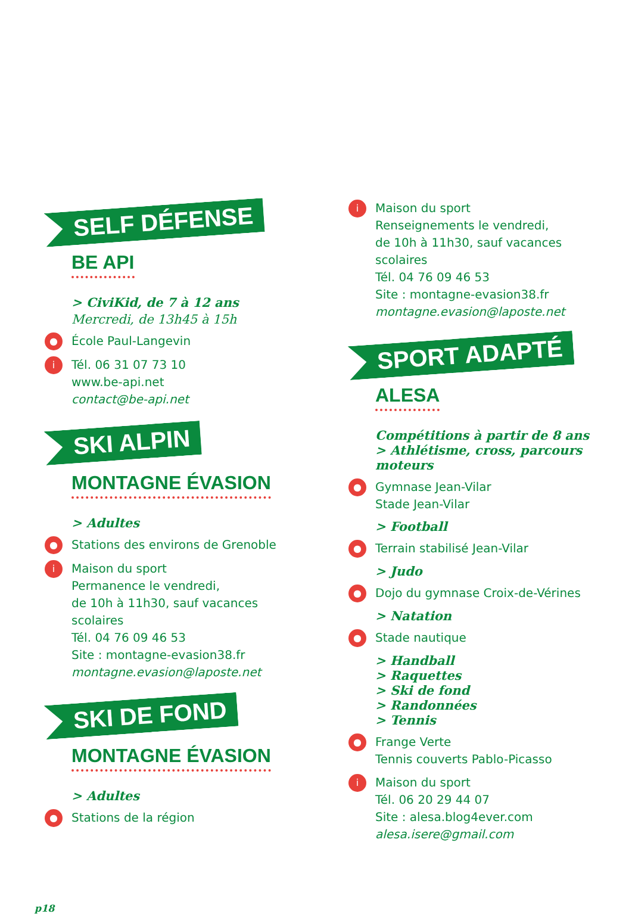SELF DÉFENSE
BE API
> CiviKid, de 7 à 12 ans
Mercredi, de 13h45 à 15h
● École Paul-Langevin
i Tél. 06 31 07 73 10
www.be-api.net
contact@be-api.net
SKI ALPIN
MONTAGNE ÉVASION
> Adultes
● Stations des environs de Grenoble
i Maison du sport
Permanence le vendredi,
de 10h à 11h30, sauf vacances
scolaires
Tél. 04 76 09 46 53
Site : montagne-evasion38.fr
montagne.evasion@laposte.net
SKI DE FOND
MONTAGNE ÉVASION
> Adultes
● Stations de la région
i Maison du sport
Renseignements le vendredi,
de 10h à 11h30, sauf vacances
scolaires
Tél. 04 76 09 46 53
Site : montagne-evasion38.fr
montagne.evasion@laposte.net
SPORT ADAPTÉ
ALESA
Compétitions à partir de 8 ans
> Athlétisme, cross, parcours moteurs
● Gymnase Jean-Vilar
Stade Jean-Vilar
> Football
● Terrain stabilisé Jean-Vilar
> Judo
● Dojo du gymnase Croix-de-Vérines
> Natation
● Stade nautique
> Handball
> Raquettes
> Ski de fond
> Randonnées
> Tennis
● Frange Verte
Tennis couverts Pablo-Picasso
i Maison du sport
Tél. 06 20 29 44 07
Site : alesa.blog4ever.com
alesa.isere@gmail.com
p18